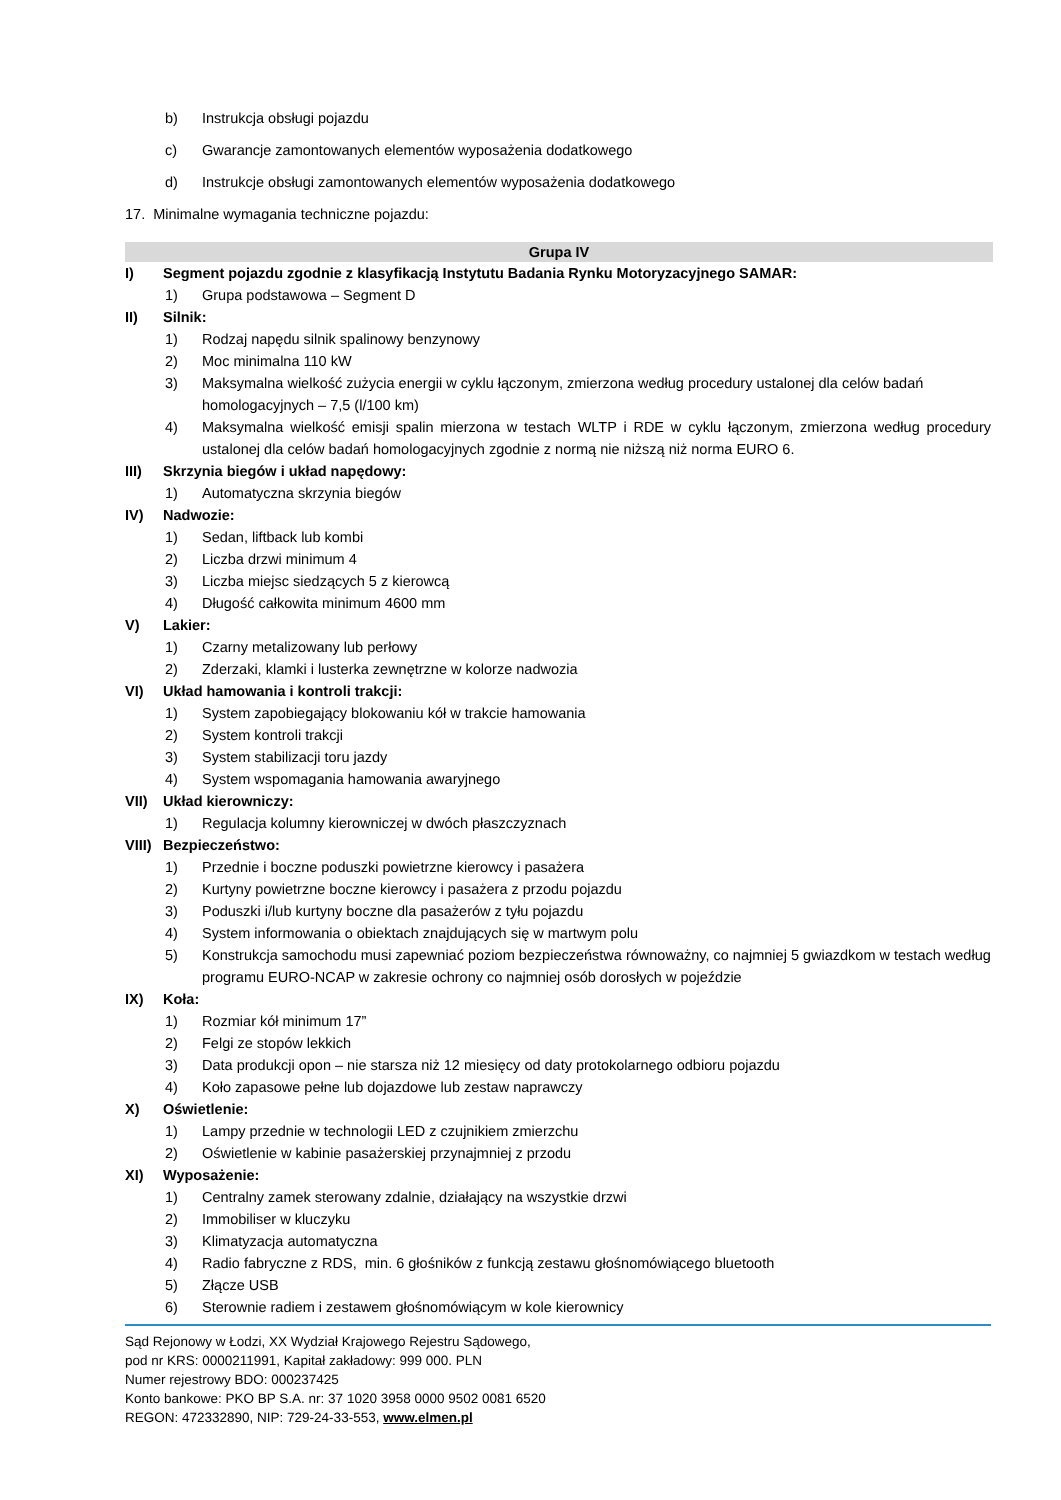b) Instrukcja obsługi pojazdu
c) Gwarancje zamontowanych elementów wyposażenia dodatkowego
d) Instrukcje obsługi zamontowanych elementów wyposażenia dodatkowego
17. Minimalne wymagania techniczne pojazdu:
Grupa IV
I) Segment pojazdu zgodnie z klasyfikacją Instytutu Badania Rynku Motoryzacyjnego SAMAR:
1) Grupa podstawowa – Segment D
II) Silnik:
1) Rodzaj napędu silnik spalinowy benzynowy
2) Moc minimalna 110 kW
3) Maksymalna wielkość zużycia energii w cyklu łączonym, zmierzona według procedury ustalonej dla celów badań homologacyjnych – 7,5 (l/100 km)
4) Maksymalna wielkość emisji spalin mierzona w testach WLTP i RDE w cyklu łączonym, zmierzona według procedury ustalonej dla celów badań homologacyjnych zgodnie z normą nie niższą niż norma EURO 6.
III) Skrzynia biegów i układ napędowy:
1) Automatyczna skrzynia biegów
IV) Nadwozie:
1) Sedan, liftback lub kombi
2) Liczba drzwi minimum 4
3) Liczba miejsc siedzących 5 z kierowcą
4) Długość całkowita minimum 4600 mm
V) Lakier:
1) Czarny metalizowany lub perłowy
2) Zderzaki, klamki i lusterka zewnętrzne w kolorze nadwozia
VI) Układ hamowania i kontroli trakcji:
1) System zapobiegający blokowaniu kół w trakcie hamowania
2) System kontroli trakcji
3) System stabilizacji toru jazdy
4) System wspomagania hamowania awaryjnego
VII) Układ kierowniczy:
1) Regulacja kolumny kierowniczej w dwóch płaszczyznach
VIII) Bezpieczeństwo:
1) Przednie i boczne poduszki powietrzne kierowcy i pasażera
2) Kurtyny powietrzne boczne kierowcy i pasażera z przodu pojazdu
3) Poduszki i/lub kurtyny boczne dla pasażerów z tyłu pojazdu
4) System informowania o obiektach znajdujących się w martwym polu
5) Konstrukcja samochodu musi zapewniać poziom bezpieczeństwa równoważny, co najmniej 5 gwiazdkom w testach według programu EURO-NCAP w zakresie ochrony co najmniej osób dorosłych w pojeździe
IX) Koła:
1) Rozmiar kół minimum 17”
2) Felgi ze stopów lekkich
3) Data produkcji opon – nie starsza niż 12 miesięcy od daty protokolarnego odbioru pojazdu
4) Koło zapasowe pełne lub dojazdowe lub zestaw naprawczy
X) Oświetlenie:
1) Lampy przednie w technologii LED z czujnikiem zmierzchu
2) Oświetlenie w kabinie pasażerskiej przynajmniej z przodu
XI) Wyposażenie:
1) Centralny zamek sterowany zdalnie, działający na wszystkie drzwi
2) Immobiliser w kluczyku
3) Klimatyzacja automatyczna
4) Radio fabryczne z RDS, min. 6 głośników z funkcją zestawu głośnomówiącego bluetooth
5) Złącze USB
6) Sterownie radiem i zestawem głośnomówiącym w kole kierownicy
Sąd Rejonowy w Łodzi, XX Wydział Krajowego Rejestru Sądowego,
pod nr KRS: 0000211991, Kapitał zakładowy: 999 000. PLN
Numer rejestrowy BDO: 000237425
Konto bankowe: PKO BP S.A. nr: 37 1020 3958 0000 9502 0081 6520
REGON: 472332890, NIP: 729-24-33-553, www.elmen.pl